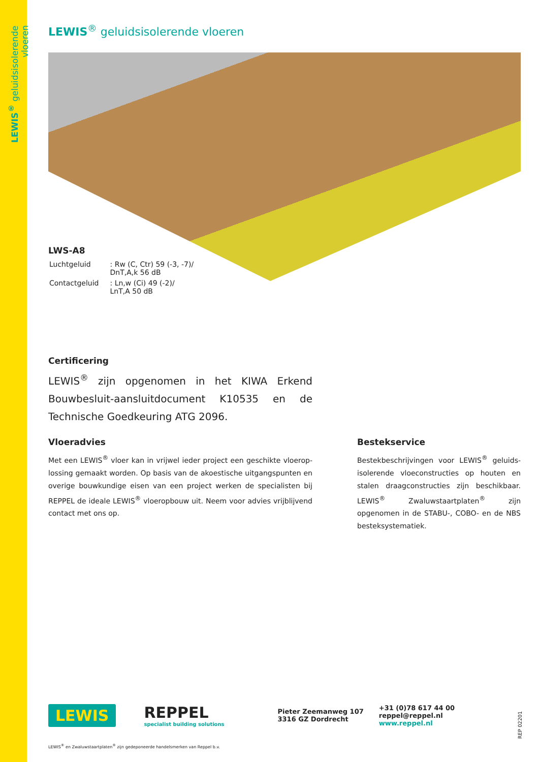LEWIS<sup>®</sup> geluidsisolerende vloeren
LEWIS<sup>®</sup> geluidsisolerende vloeren
LWS-A8
| Luchtgeluid | : Rw (C, Ctr) 59 (-3, -7)/ DnT,A,k 56 dB |
| Contactgeluid | : Ln,w (Ci) 49 (-2)/ LnT,A 50 dB |
Certificering
LEWIS<sup>®</sup> zijn opgenomen in het KIWA Erkend Bouwbesluit-aansluitdocument K10535 en de Technische Goedkeuring ATG 2096.
Vloeradvies
Met een LEWIS<sup>®</sup> vloer kan in vrijwel ieder project een geschikte vloerop-lossing gemaakt worden. Op basis van de akoestische uitgangspunten en overige bouwkundige eisen van een project werken de specialisten bij REPPEL de ideale LEWIS<sup>®</sup> vloeropbouw uit. Neem voor advies vrijblijvend contact met ons op.
Bestekservice
Bestekbeschrijvingen voor LEWIS<sup>®</sup> geluids-isolerende vloeconstructies op houten en stalen draagconstructies zijn beschikbaar. LEWIS<sup>®</sup> Zwaluwstaartplaten<sup>®</sup> zijn opgenomen in de STABU-, COBO- en de NBS besteksystematiek.
LEWIS
REPPEL
specialist building solutions
Pieter Zeemanweg 107
3316 GZ Dordrecht
+31 (0)78 617 44 00
reppel@reppel.nl
www.reppel.nl
LEWIS<sup>®</sup> en Zwaluwstaartplaten<sup>®</sup> zijn gedeponeerde handelsmerken van Reppel b.v.
REP 02201